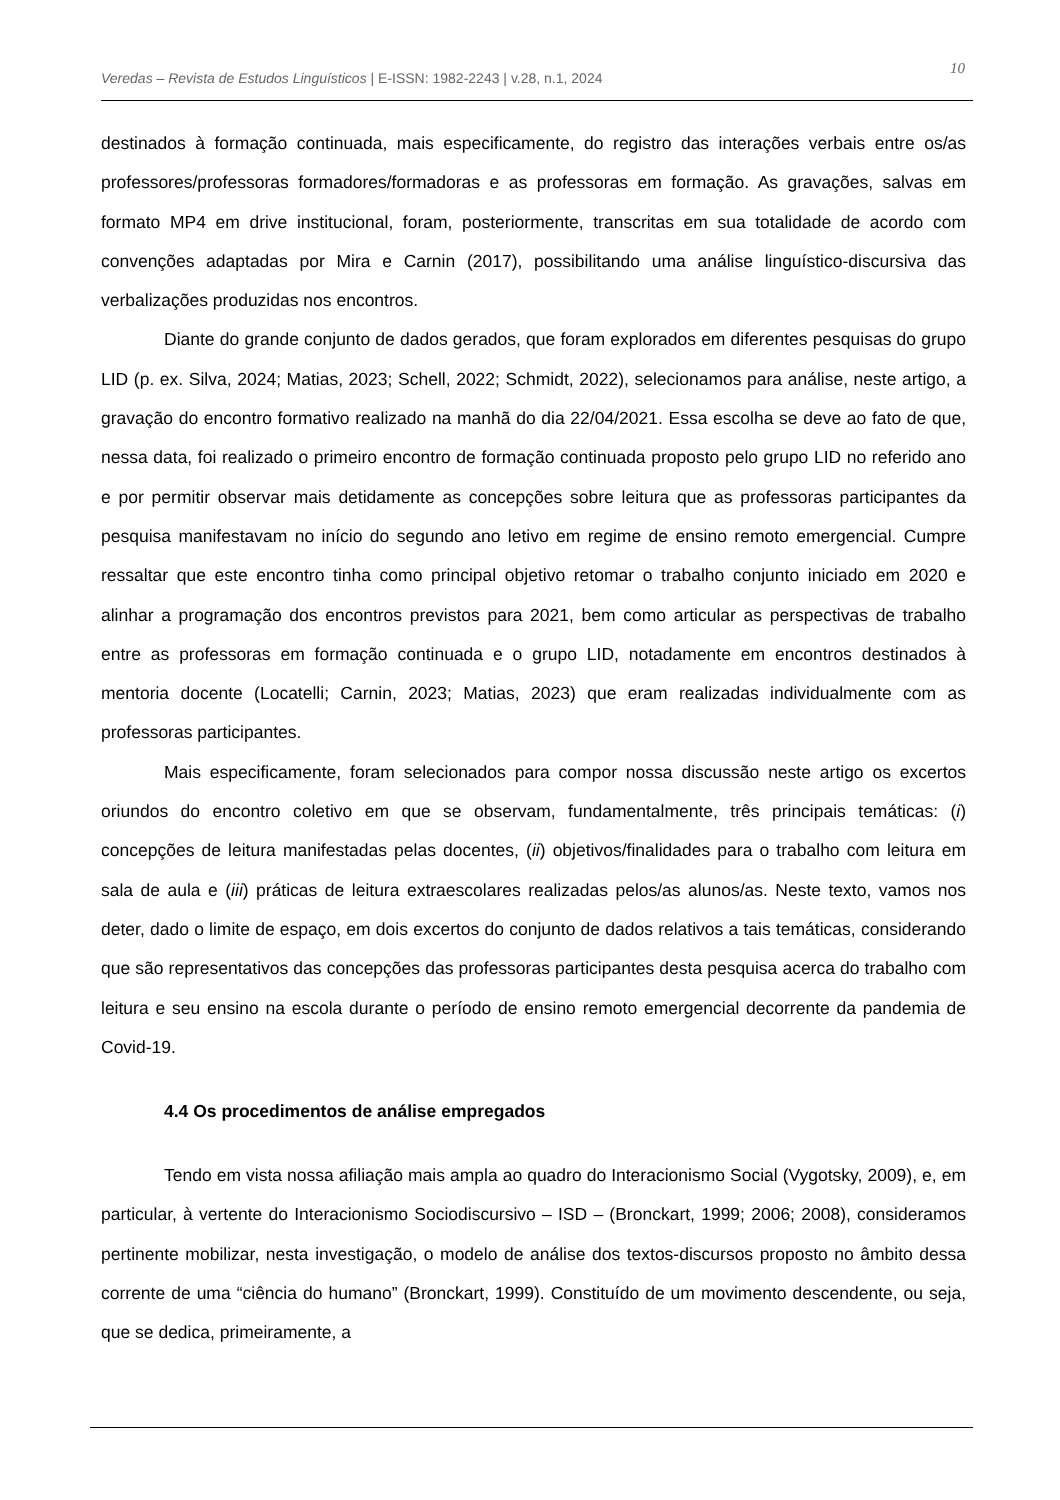Veredas – Revista de Estudos Linguísticos | E-ISSN: 1982-2243 | v.28, n.1, 2024
10
destinados à formação continuada, mais especificamente, do registro das interações verbais entre os/as professores/professoras formadores/formadoras e as professoras em formação. As gravações, salvas em formato MP4 em drive institucional, foram, posteriormente, transcritas em sua totalidade de acordo com convenções adaptadas por Mira e Carnin (2017), possibilitando uma análise linguístico-discursiva das verbalizações produzidas nos encontros.
Diante do grande conjunto de dados gerados, que foram explorados em diferentes pesquisas do grupo LID (p. ex. Silva, 2024; Matias, 2023; Schell, 2022; Schmidt, 2022), selecionamos para análise, neste artigo, a gravação do encontro formativo realizado na manhã do dia 22/04/2021. Essa escolha se deve ao fato de que, nessa data, foi realizado o primeiro encontro de formação continuada proposto pelo grupo LID no referido ano e por permitir observar mais detidamente as concepções sobre leitura que as professoras participantes da pesquisa manifestavam no início do segundo ano letivo em regime de ensino remoto emergencial. Cumpre ressaltar que este encontro tinha como principal objetivo retomar o trabalho conjunto iniciado em 2020 e alinhar a programação dos encontros previstos para 2021, bem como articular as perspectivas de trabalho entre as professoras em formação continuada e o grupo LID, notadamente em encontros destinados à mentoria docente (Locatelli; Carnin, 2023; Matias, 2023) que eram realizadas individualmente com as professoras participantes.
Mais especificamente, foram selecionados para compor nossa discussão neste artigo os excertos oriundos do encontro coletivo em que se observam, fundamentalmente, três principais temáticas: (i) concepções de leitura manifestadas pelas docentes, (ii) objetivos/finalidades para o trabalho com leitura em sala de aula e (iii) práticas de leitura extraescolares realizadas pelos/as alunos/as. Neste texto, vamos nos deter, dado o limite de espaço, em dois excertos do conjunto de dados relativos a tais temáticas, considerando que são representativos das concepções das professoras participantes desta pesquisa acerca do trabalho com leitura e seu ensino na escola durante o período de ensino remoto emergencial decorrente da pandemia de Covid-19.
4.4 Os procedimentos de análise empregados
Tendo em vista nossa afiliação mais ampla ao quadro do Interacionismo Social (Vygotsky, 2009), e, em particular, à vertente do Interacionismo Sociodiscursivo – ISD – (Bronckart, 1999; 2006; 2008), consideramos pertinente mobilizar, nesta investigação, o modelo de análise dos textos-discursos proposto no âmbito dessa corrente de uma “ciência do humano” (Bronckart, 1999). Constituído de um movimento descendente, ou seja, que se dedica, primeiramente, a